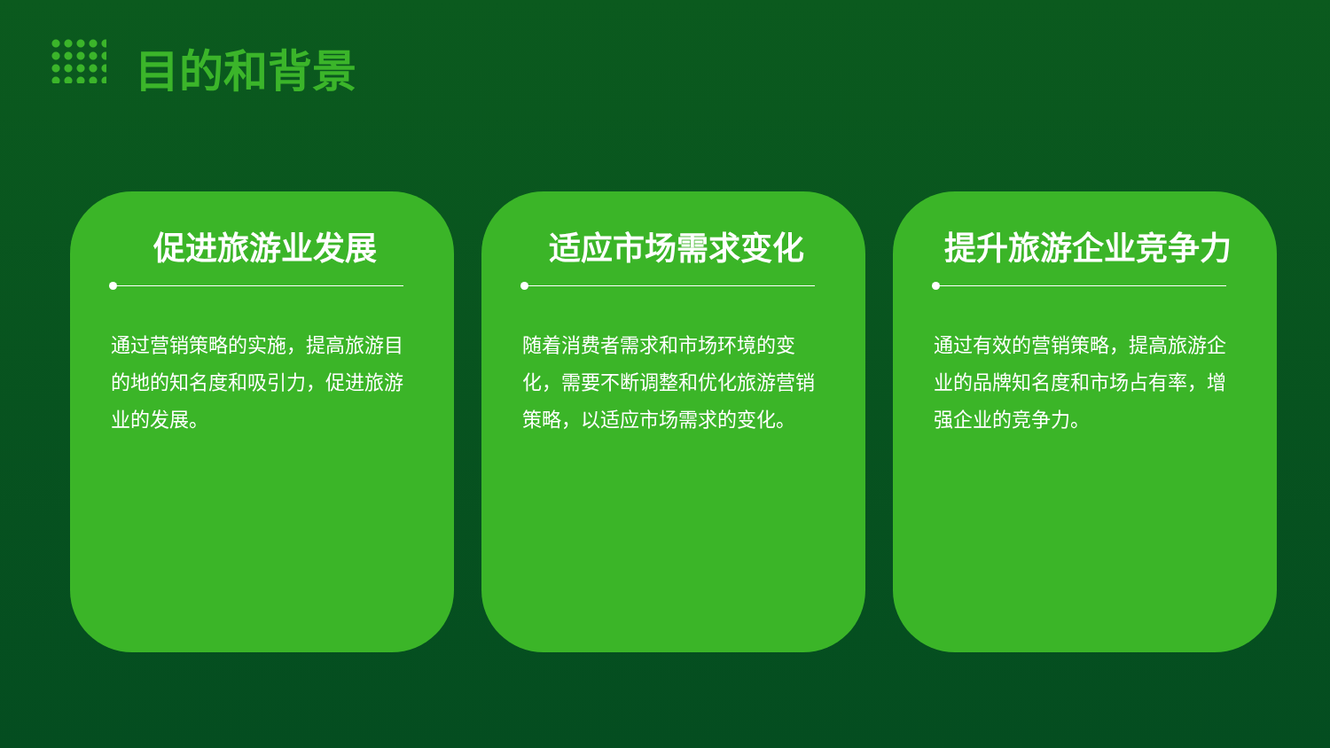目的和背景
促进旅游业发展
通过营销策略的实施，提高旅游目的地的知名度和吸引力，促进旅游业的发展。
适应市场需求变化
随着消费者需求和市场环境的变化，需要不断调整和优化旅游营销策略，以适应市场需求的变化。
提升旅游企业竞争力
通过有效的营销策略，提高旅游企业的品牌知名度和市场占有率，增强企业的竞争力。